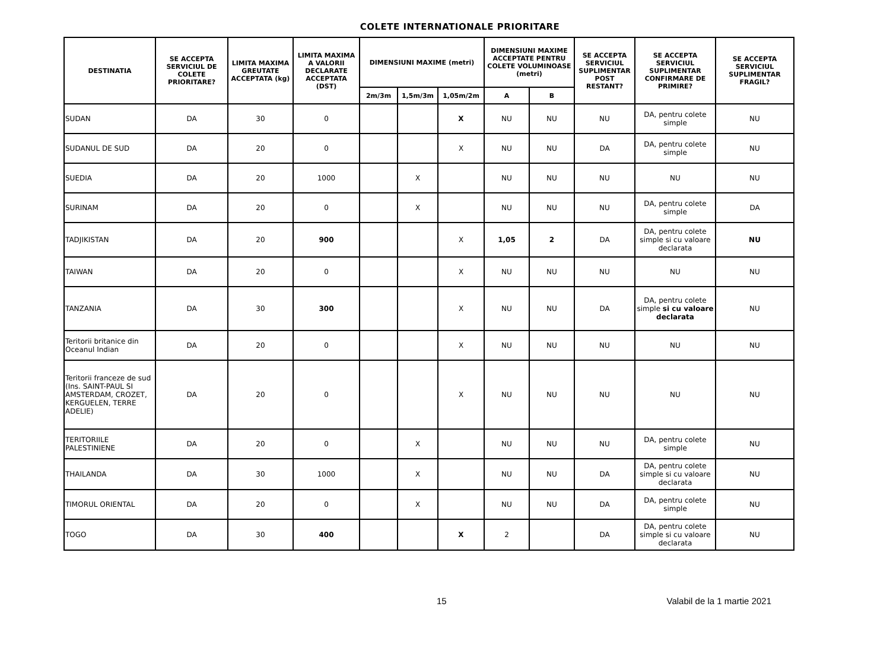COLETE INTERNATIONALE PRIORITARE
| DESTINATIA | SE ACCEPTA SERVICIUL DE COLETE PRIORITARE? | LIMITA MAXIMA GREUTATE ACCEPTATA (kg) | LIMITA MAXIMA A VALORII DECLARATE ACCEPTATA (DST) | DIMENSIUNI MAXIME (metri) | | | DIMENSIUNI MAXIME ACCEPTATE PENTRU COLETE VOLUMINOASE (metri) | | SE ACCEPTA SERVICIUL SUPLIMENTAR POST RESTANT? | SE ACCEPTA SERVICIUL SUPLIMENTAR CONFIRMARE DE PRIMIRE? | SE ACCEPTA SERVICIUL SUPLIMENTAR FRAGIL? |
| --- | --- | --- | --- | --- | --- | --- | --- | --- | --- | --- | --- |
| | | | | 2m/3m | 1,5m/3m | 1,05m/2m | A | B | | | |
| SUDAN | DA | 30 | 0 | | | X | NU | NU | NU | DA, pentru colete simple | NU |
| SUDANUL DE SUD | DA | 20 | 0 | | | X | NU | NU | DA | DA, pentru colete simple | NU |
| SUEDIA | DA | 20 | 1000 | | X | | NU | NU | NU | NU | NU |
| SURINAM | DA | 20 | 0 | | X | | NU | NU | NU | DA, pentru colete simple | DA |
| TADJIKISTAN | DA | 20 | 900 | | | X | 1,05 | 2 | DA | DA, pentru colete simple si cu valoare declarata | NU |
| TAIWAN | DA | 20 | 0 | | | X | NU | NU | NU | NU | NU |
| TANZANIA | DA | 30 | 300 | | | X | NU | NU | DA | DA, pentru colete simple si cu valoare declarata | NU |
| Teritorii britanice din Oceanul Indian | DA | 20 | 0 | | | X | NU | NU | NU | NU | NU |
| Teritorii franceze de sud (Ins. SAINT-PAUL SI AMSTERDAM, CROZET, KERGUELEN, TERRE ADELIE) | DA | 20 | 0 | | | X | NU | NU | NU | NU | NU |
| TERITORIILE PALESTINIENE | DA | 20 | 0 | | X | | NU | NU | NU | DA, pentru colete simple | NU |
| THAILANDA | DA | 30 | 1000 | | X | | NU | NU | DA | DA, pentru colete simple si cu valoare declarata | NU |
| TIMORUL ORIENTAL | DA | 20 | 0 | | X | | NU | NU | DA | DA, pentru colete simple | NU |
| TOGO | DA | 30 | 400 | | | X | 2 | | DA | DA, pentru colete simple si cu valoare declarata | NU |
15 Valabil de la 1 martie 2021